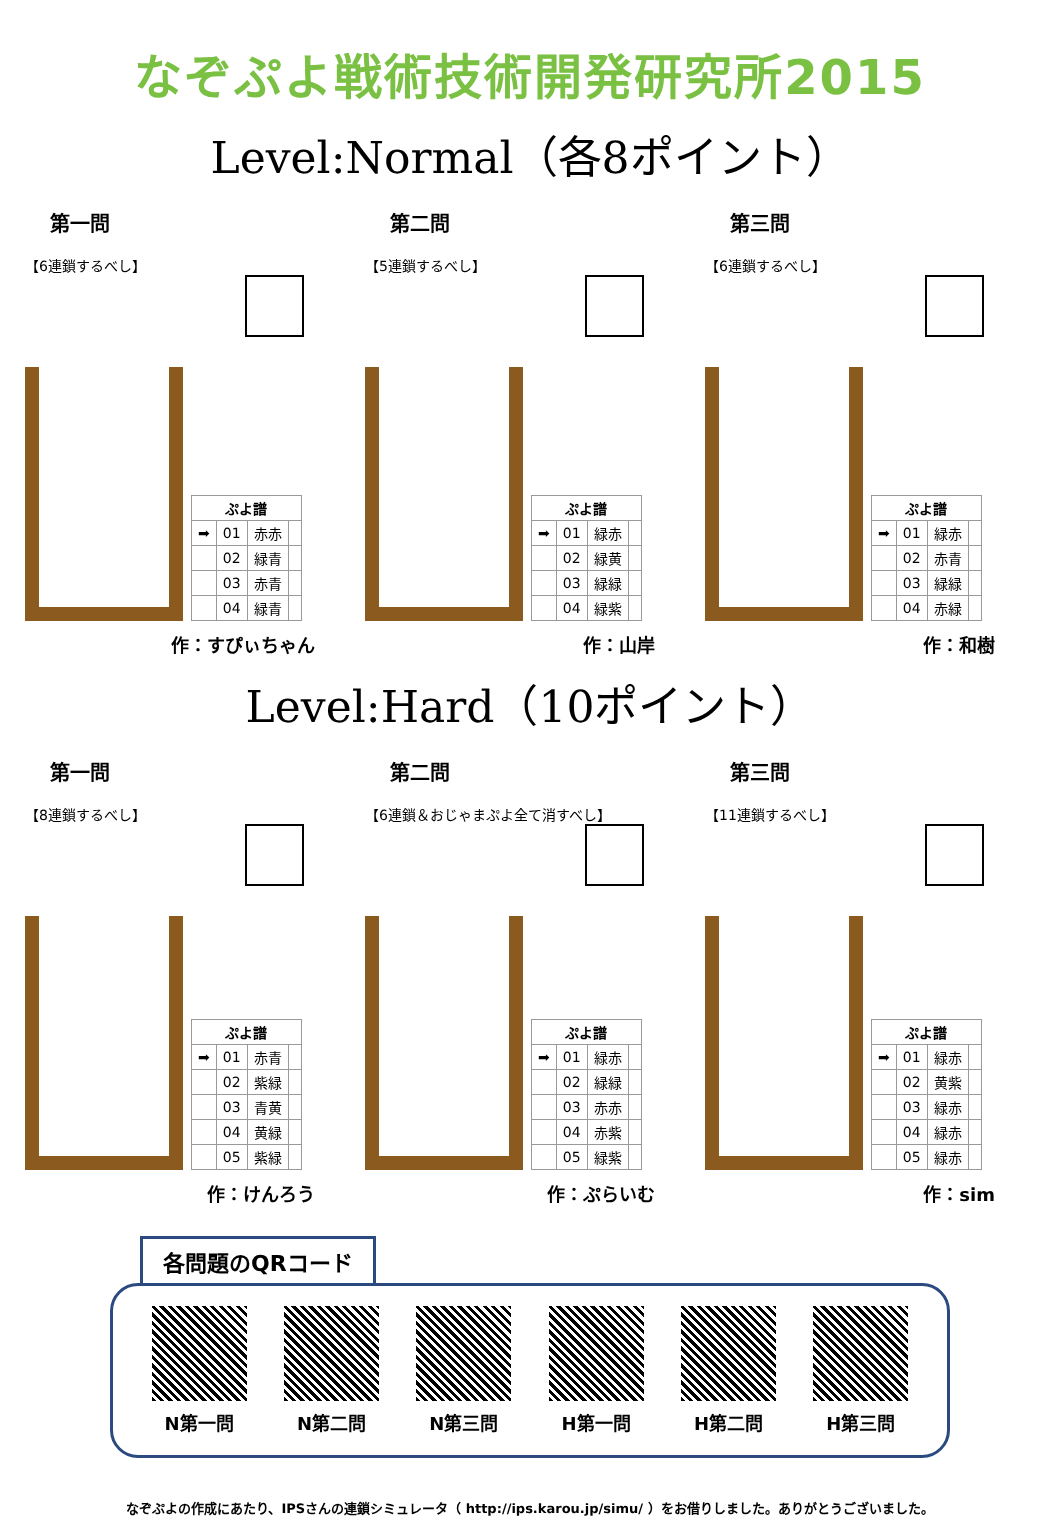なぞぷよ戦術技術開発研究所2015
Level:Normal（各8ポイント）
第一問
【6連鎖するべし】
| ぷよ譜 | | | |
| --- | --- | --- | --- |
| ➡ | 01 | 赤赤 | |
| | 02 | 緑青 | |
| | 03 | 赤青 | |
| | 04 | 緑青 | |
作：すぴぃちゃん
第二問
【5連鎖するべし】
| ぷよ譜 | | | |
| --- | --- | --- | --- |
| ➡ | 01 | 緑赤 | |
| | 02 | 緑黄 | |
| | 03 | 緑緑 | |
| | 04 | 緑紫 | |
作：山岸
第三問
【6連鎖するべし】
| ぷよ譜 | | | |
| --- | --- | --- | --- |
| ➡ | 01 | 緑赤 | |
| | 02 | 赤青 | |
| | 03 | 緑緑 | |
| | 04 | 赤緑 | |
作：和樹
Level:Hard（10ポイント）
第一問
【8連鎖するべし】
| ぷよ譜 | | | |
| --- | --- | --- | --- |
| ➡ | 01 | 赤青 | |
| | 02 | 紫緑 | |
| | 03 | 青黄 | |
| | 04 | 黄緑 | |
| | 05 | 紫緑 | |
作：けんろう
第二問
【6連鎖＆おじゃまぷよ全て消すべし】
| ぷよ譜 | | | |
| --- | --- | --- | --- |
| ➡ | 01 | 緑赤 | |
| | 02 | 緑緑 | |
| | 03 | 赤赤 | |
| | 04 | 赤紫 | |
| | 05 | 緑紫 | |
作：ぷらいむ
第三問
【11連鎖するべし】
| ぷよ譜 | | | |
| --- | --- | --- | --- |
| ➡ | 01 | 緑赤 | |
| | 02 | 黄紫 | |
| | 03 | 緑赤 | |
| | 04 | 緑赤 | |
| | 05 | 緑赤 | |
作：sim
各問題のQRコード
N第一問 N第二問 N第三問 H第一問 H第二問 H第三問
なぞぷよの作成にあたり、IPSさんの連鎖シミュレータ（ http://ips.karou.jp/simu/ ）をお借りしました。ありがとうございました。